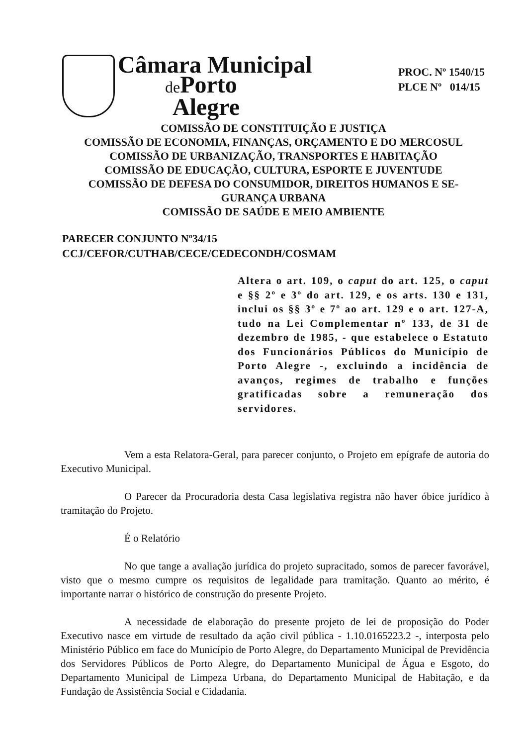Câmara Municipal
de Porto
Alegre
PROC. Nº 1540/15
PLCE Nº 014/15
COMISSÃO DE CONSTITUIÇÃO E JUSTIÇA
COMISSÃO DE ECONOMIA, FINANÇAS, ORÇAMENTO E DO MERCOSUL
COMISSÃO DE URBANIZAÇÃO, TRANSPORTES E HABITAÇÃO
COMISSÃO DE EDUCAÇÃO, CULTURA, ESPORTE E JUVENTUDE
COMISSÃO DE DEFESA DO CONSUMIDOR, DIREITOS HUMANOS E SE-
GURANÇA URBANA
COMISSÃO DE SAÚDE E MEIO AMBIENTE
PARECER CONJUNTO Nº34/15
CCJ/CEFOR/CUTHAB/CECE/CEDECONDH/COSMAM
Altera o art. 109, o caput do art. 125, o caput e §§ 2º e 3º do art. 129, e os arts. 130 e 131, inclui os §§ 3º e 7º ao art. 129 e o art. 127-A, tudo na Lei Complementar nº 133, de 31 de dezembro de 1985, - que estabelece o Estatuto dos Funcionários Públicos do Município de Porto Alegre -, excluindo a incidência de avanços, regimes de trabalho e funções gratificadas sobre a remuneração dos servidores.
Vem a esta Relatora-Geral, para parecer conjunto, o Projeto em epígrafe de autoria do Executivo Municipal.
O Parecer da Procuradoria desta Casa legislativa registra não haver óbice jurídico à tramitação do Projeto.
É o Relatório
No que tange a avaliação jurídica do projeto supracitado, somos de parecer favorável, visto que o mesmo cumpre os requisitos de legalidade para tramitação. Quanto ao mérito, é importante narrar o histórico de construção do presente Projeto.
A necessidade de elaboração do presente projeto de lei de proposição do Poder Executivo nasce em virtude de resultado da ação civil pública - 1.10.0165223.2 -, interposta pelo Ministério Público em face do Município de Porto Alegre, do Departamento Municipal de Previdência dos Servidores Públicos de Porto Alegre, do Departamento Municipal de Água e Esgoto, do Departamento Municipal de Limpeza Urbana, do Departamento Municipal de Habitação, e da Fundação de Assistência Social e Cidadania.